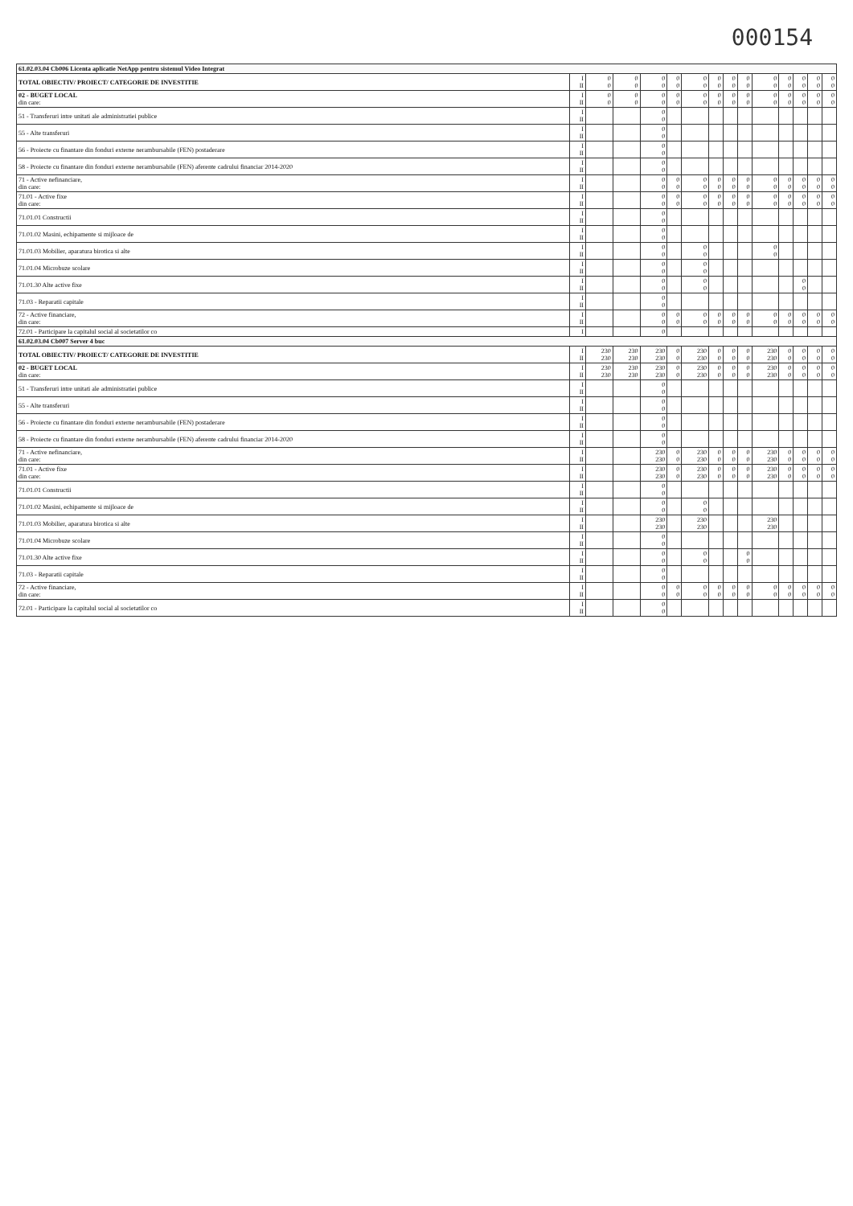000154
| 61.02.03.04 Cb006 Licenta aplicatie NetApp pentru sistemul Video Integrat | | | | | | | | | | | | | | |
| TOTAL OBIECTIV/ PROIECT/ CATEGORIE DE INVESTITIE | I II | 0 0 | 0 0 | 0 0 | 0 0 | 0 0 | 0 0 | 0 0 | 0 0 | 0 0 | 0 0 | 0 0 | 0 0 | 0 0 |
| 02 - BUGET LOCAL din care: | I II | 0 0 | 0 0 | 0 0 | 0 0 | 0 0 | 0 0 | 0 0 | 0 0 | 0 0 | 0 0 | 0 0 | 0 0 | 0 0 |
| 51 - Transferuri intre unitati ale administratiei publice | I II | | | 0 0 | | | | | | | | | | |
| 55 - Alte transferuri | I II | | | 0 0 | | | | | | | | | | |
| 56 - Proiecte cu finantare din fonduri externe nerambursabile (FEN) postaderare | I II | | | 0 0 | | | | | | | | | | |
| 58 - Proiecte cu finantare din fonduri externe nerambursabile (FEN) aferente cadrului financiar 2014-2020 | I II | | | 0 0 | | | | | | | | | | |
| 71 - Active nefinanciare, din care: | I II | | | 0 0 | 0 0 | 0 0 | 0 0 | 0 0 | 0 0 | 0 0 | 0 0 | 0 0 | 0 0 | 0 0 |
| 71.01 - Active fixe din care: | I II | | | 0 0 | 0 0 | 0 0 | 0 0 | 0 0 | 0 0 | 0 0 | 0 0 | 0 0 | 0 0 | 0 0 |
| 71.01.01 Constructii | I II | | | 0 0 | | | | | | | | | | |
| 71.01.02 Masini, echipamente si mijloace de | I II | | | 0 0 | | | | | | | | | | |
| 71.01.03 Mobilier, aparatura birotica si alte | I II | | | 0 0 | | 0 0 | | | | 0 0 | | | | |
| 71.01.04 Microbuze scolare | I II | | | 0 0 | | 0 0 | | | | | | | | |
| 71.01.30 Alte active fixe | I II | | | 0 0 | | 0 0 | | | | | | 0 0 | | |
| 71.03 - Reparatii capitale | I II | | | 0 0 | | | | | | | | | | |
| 72 - Active financiare, din care: | I II | | | 0 0 | 0 0 | 0 0 | 0 0 | 0 0 | 0 0 | 0 0 | 0 0 | 0 0 | 0 0 | 0 0 |
| 72.01 - Participare la capitalul social al societatilor co | I | | | 0 | | | | | | | | | | |
| 61.02.03.04 Cb007 Server 4 buc | | | | | | | | | | | | | | |
| TOTAL OBIECTIV/ PROIECT/ CATEGORIE DE INVESTITIE | I II | 230 230 | 230 230 | 230 230 | 0 0 | 230 230 | 0 0 | 0 0 | 0 0 | 230 230 | 0 0 | 0 0 | 0 0 | 0 0 |
| 02 - BUGET LOCAL din care: | I II | 230 230 | 230 230 | 230 230 | 0 0 | 230 230 | 0 0 | 0 0 | 0 0 | 230 230 | 0 0 | 0 0 | 0 0 | 0 0 |
| 51 - Transferuri intre unitati ale administratiei publice | I II | | | 0 0 | | | | | | | | | | |
| 55 - Alte transferuri | I II | | | 0 0 | | | | | | | | | | |
| 56 - Proiecte cu finantare din fonduri externe nerambursabile (FEN) postaderare | I II | | | 0 0 | | | | | | | | | | |
| 58 - Proiecte cu finantare din fonduri externe nerambursabile (FEN) aferente cadrului financiar 2014-2020 | I II | | | 0 0 | | | | | | | | | | |
| 71 - Active nefinanciare, din care: | I II | | | 230 230 | 0 0 | 230 230 | 0 0 | 0 0 | 0 0 | 230 230 | 0 0 | 0 0 | 0 0 | 0 0 |
| 71.01 - Active fixe din care: | I II | | | 230 230 | 0 0 | 230 230 | 0 0 | 0 0 | 0 0 | 230 230 | 0 0 | 0 0 | 0 0 | 0 0 |
| 71.01.01 Constructii | I II | | | 0 0 | | | | | | | | | | |
| 71.01.02 Masini, echipamente si mijloace de | I II | | | 0 0 | | 0 0 | | | | | | | | |
| 71.01.03 Mobilier, aparatura birotica si alte | I II | | | 230 230 | | 230 230 | | | | 230 230 | | | | |
| 71.01.04 Microbuze scolare | I II | | | 0 0 | | | | | | | | | | |
| 71.01.30 Alte active fixe | I II | | | 0 0 | | 0 0 | | | 0 0 | | | | | |
| 71.03 - Reparatii capitale | I II | | | 0 0 | | | | | | | | | | |
| 72 - Active financiare, din care: | I II | | | 0 0 | 0 0 | 0 0 | 0 0 | 0 0 | 0 0 | 0 0 | 0 0 | 0 0 | 0 0 | 0 0 |
| 72.01 - Participare la capitalul social al societatilor co | I II | | | 0 0 | | | | | | | | | | |